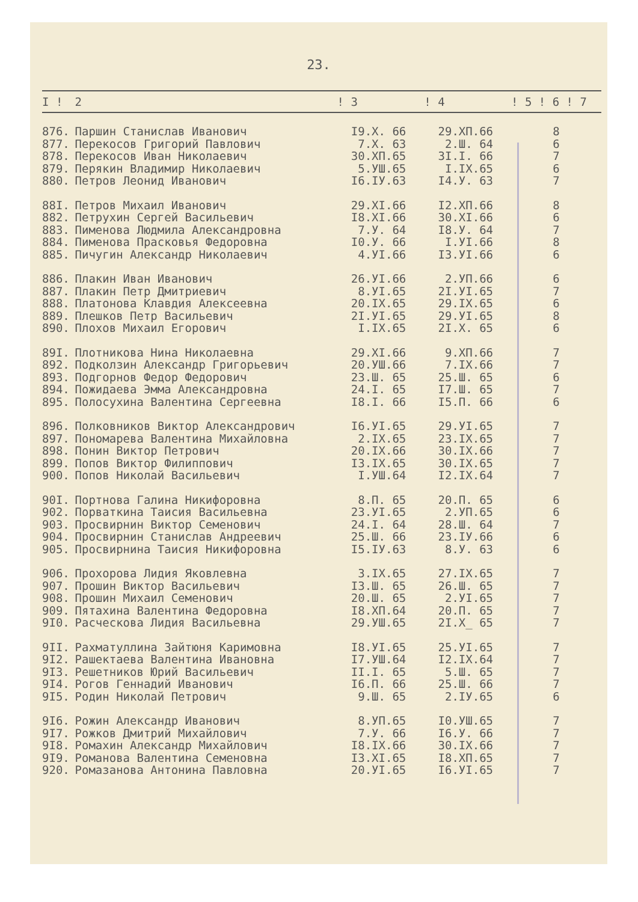23.
| I ! | 2 | ! 3 | ! 4 | ! 5 ! 6 ! 7 |
| --- | --- | --- | --- | --- |
| 876. | Паршин Станислав Иванович | I9.X. 66 | 29.XП.66 | 8 |
| 877. | Перекосов Григорий Павлович | 7.X. 63 | 2.Ш. 64 | 6 |
| 878. | Перекосов Иван Николаевич | 30.XП.65 | 3I.I. 66 | 7 |
| 879. | Перякин Владимир Николаевич | 5.УШ.65 | I.IX.65 | 6 |
| 880. | Петров Леонид Иванович | I6.IУ.63 | I4.У. 63 | 7 |
| 88I. | Петров Михаил Иванович | 29.XI.66 | I2.XП.66 | 8 |
| 882. | Петрухин Сергей Васильевич | I8.XI.66 | 30.XI.66 | 6 |
| 883. | Пименова Людмила Александровна | 7.У. 64 | I8.У. 64 | 7 |
| 884. | Пименова Прасковья Федоровна | I0.У. 66 | I.УI.66 | 8 |
| 885. | Пичугин Александр Николаевич | 4.УI.66 | I3.УI.66 | 6 |
| 886. | Плакин Иван Иванович | 26.УI.66 | 2.УП.66 | 6 |
| 887. | Плакин Петр Дмитриевич | 8.УI.65 | 2I.УI.65 | 7 |
| 888. | Платонова Клавдия Алексеевна | 20.IX.65 | 29.IX.65 | 6 |
| 889. | Плешков Петр Васильевич | 2I.УI.65 | 29.УI.65 | 8 |
| 890. | Плохов Михаил Егорович | I.IX.65 | 2I.X. 65 | 6 |
| 89I. | Плотникова Нина Николаевна | 29.XI.66 | 9.XП.66 | 7 |
| 892. | Подколзин Александр Григорьевич | 20.УШ.66 | 7.IX.66 | 7 |
| 893. | Подгорнов Федор Федорович | 23.Ш. 65 | 25.Ш. 65 | 6 |
| 894. | Пожидаева Эмма Александровна | 24.I. 65 | I7.Ш. 65 | 7 |
| 895. | Полосухина Валентина Сергеевна | I8.I. 66 | I5.П. 66 | 6 |
| 896. | Полковников Виктор Александрович | I6.УI.65 | 29.УI.65 | 7 |
| 897. | Пономарева Валентина Михайловна | 2.IX.65 | 23.IX.65 | 7 |
| 898. | Понин Виктор Петрович | 20.IX.66 | 30.IX.66 | 7 |
| 899. | Попов Виктор Филиппович | I3.IX.65 | 30.IX.65 | 7 |
| 900. | Попов Николай Васильевич | I.УШ.64 | I2.IX.64 | 7 |
| 90I. | Портнова Галина Никифоровна | 8.П. 65 | 20.П. 65 | 6 |
| 902. | Порваткина Таисия Васильевна | 23.УI.65 | 2.УП.65 | 6 |
| 903. | Просвирнин Виктор Семенович | 24.I. 64 | 28.Ш. 64 | 7 |
| 904. | Просвирнин Станислав Андреевич | 25.Ш. 66 | 23.IУ.66 | 6 |
| 905. | Просвирнина Таисия Никифоровна | I5.IУ.63 | 8.У. 63 | 6 |
| 906. | Прохорова Лидия Яковлевна | 3.IX.65 | 27.IX.65 | 7 |
| 907. | Прошин Виктор Васильевич | I3.Ш. 65 | 26.Ш. 65 | 7 |
| 908. | Прошин Михаил Семенович | 20.Ш. 65 | 2.УI.65 | 7 |
| 909. | Пятахина Валентина Федоровна | I8.XП.64 | 20.П. 65 | 7 |
| 9I0. | Расческова Лидия Васильевна | 29.УШ.65 | 2I.X_ 65 | 7 |
| 9II. | Рахматуллина Зайтюня Каримовна | I8.УI.65 | 25.УI.65 | 7 |
| 9I2. | Рашектаева Валентина Ивановна | I7.УШ.64 | I2.IX.64 | 7 |
| 9I3. | Решетников Юрий Васильевич | II.I. 65 | 5.Ш. 65 | 7 |
| 9I4. | Рогов Геннадий Иванович | I6.П. 66 | 25.Ш. 66 | 7 |
| 9I5. | Родин Николай Петрович | 9.Ш. 65 | 2.IУ.65 | 6 |
| 9I6. | Рожин Александр Иванович | 8.УП.65 | I0.УШ.65 | 7 |
| 9I7. | Рожков Дмитрий Михайлович | 7.У. 66 | I6.У. 66 | 7 |
| 9I8. | Ромахин Александр Михайлович | I8.IX.66 | 30.IX.66 | 7 |
| 9I9. | Романова Валентина Семеновна | I3.XI.65 | I8.XП.65 | 7 |
| 920. | Ромазанова Антонина Павловна | 20.УI.65 | I6.УI.65 | 7 |